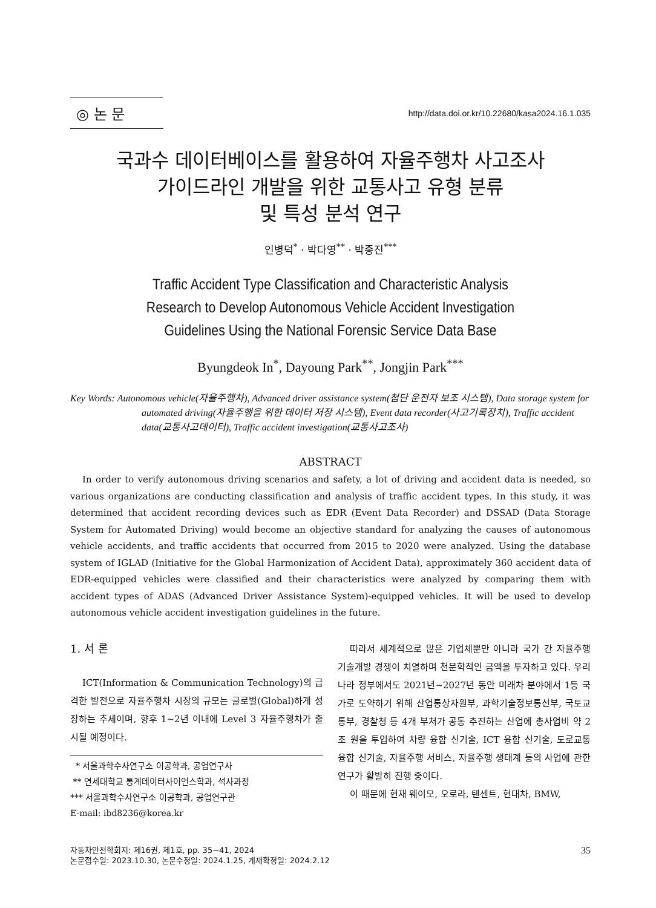◎ 논 문
http://data.doi.or.kr/10.22680/kasa2024.16.1.035
국과수 데이터베이스를 활용하여 자율주행차 사고조사
가이드라인 개발을 위한 교통사고 유형 분류
및 특성 분석 연구
인병덕<sup>*</sup> · 박다영<sup>**</sup> · 박종진<sup>***</sup>
Traffic Accident Type Classification and Characteristic Analysis
Research to Develop Autonomous Vehicle Accident Investigation
Guidelines Using the National Forensic Service Data Base
Byungdeok In<sup>*</sup>, Dayoung Park<sup>**</sup>, Jongjin Park<sup>***</sup>
Key Words: Autonomous vehicle(자율주행차), Advanced driver assistance system(첨단 운전자 보조 시스템), Data storage system for automated driving(자율주행을 위한 데이터 저장 시스템), Event data recorder(사고기록장치), Traffic accident data(교통사고데이터), Traffic accident investigation(교통사고조사)
ABSTRACT
In order to verify autonomous driving scenarios and safety, a lot of driving and accident data is needed, so various organizations are conducting classification and analysis of traffic accident types. In this study, it was determined that accident recording devices such as EDR (Event Data Recorder) and DSSAD (Data Storage System for Automated Driving) would become an objective standard for analyzing the causes of autonomous vehicle accidents, and traffic accidents that occurred from 2015 to 2020 were analyzed. Using the database system of IGLAD (Initiative for the Global Harmonization of Accident Data), approximately 360 accident data of EDR-equipped vehicles were classified and their characteristics were analyzed by comparing them with accident types of ADAS (Advanced Driver Assistance System)-equipped vehicles. It will be used to develop autonomous vehicle accident investigation guidelines in the future.
1. 서 론
ICT(Information & Communication Technology)의 급격한 발전으로 자율주행차 시장의 규모는 글로벌(Global)하게 성장하는 추세이며, 향후 1~2년 이내에 Level 3 자율주행차가 출시될 예정이다.
* 서울과학수사연구소 이공학과, 공업연구사
** 연세대학교 통계데이터사이언스학과, 석사과정
*** 서울과학수사연구소 이공학과, 공업연구관
E-mail: ibd8236@korea.kr
따라서 세계적으로 많은 기업체뿐만 아니라 국가 간 자율주행 기술개발 경쟁이 치열하며 천문학적인 금액을 투자하고 있다. 우리나라 정부에서도 2021년~2027년 동안 미래차 분야에서 1등 국가로 도약하기 위해 산업통상자원부, 과학기술정보통신부, 국토교통부, 경찰청 등 4개 부처가 공동 추진하는 산업에 총사업비 약 2조 원을 투입하여 차량 융합 신기술, ICT 융합 신기술, 도로교통 융합 신기술, 자율주행 서비스, 자율주행 생태계 등의 사업에 관한 연구가 활발히 진행 중이다.
이 때문에 현재 웨이모, 오로라, 텐센트, 현대차, BMW,
자동차안전학회지: 제16권, 제1호, pp. 35~41, 2024
논문접수일: 2023.10.30, 논문수정일: 2024.1.25, 게재확정일: 2024.2.12
35